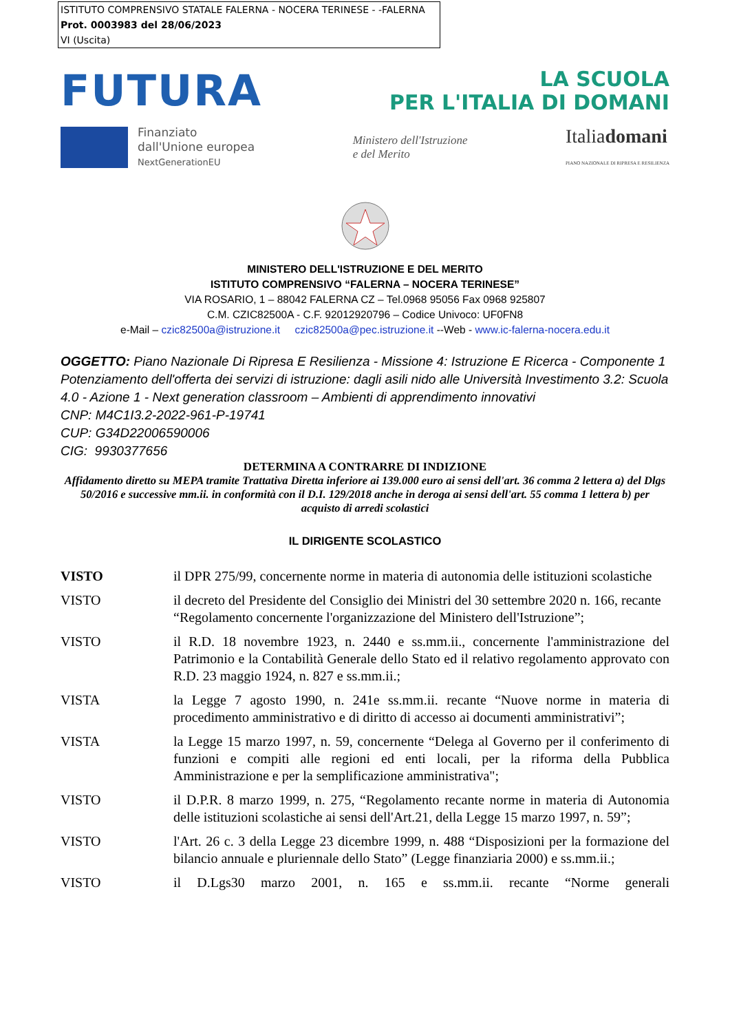ISTITUTO COMPRENSIVO STATALE FALERNA - NOCERA TERINESE - -FALERNA
Prot. 0003983 del 28/06/2023
VI (Uscita)
FUTURA
LA SCUOLA
PER L'ITALIA DI DOMANI
Finanziato
dall'Unione europea
NextGenerationEU
Ministero dell'Istruzione
e del Merito
Italiadomani
PIANO NAZIONALE DI RIPRESA E RESILIENZA
MINISTERO DELL'ISTRUZIONE E DEL MERITO
ISTITUTO COMPRENSIVO “FALERNA – NOCERA TERINESE”
VIA ROSARIO, 1 – 88042 FALERNA CZ – Tel.0968 95056 Fax 0968 925807
C.M. CZIC82500A - C.F. 92012920796 – Codice Univoco: UF0FN8
e-Mail – czic82500a@istruzione.it czic82500a@pec.istruzione.it --Web - www.ic-falerna-nocera.edu.it
OGGETTO: Piano Nazionale Di Ripresa E Resilienza - Missione 4: Istruzione E Ricerca - Componente 1 Potenziamento dell'offerta dei servizi di istruzione: dagli asili nido alle Università Investimento 3.2: Scuola 4.0 - Azione 1 - Next generation classroom – Ambienti di apprendimento innovativi
CNP: M4C1I3.2-2022-961-P-19741
CUP: G34D22006590006
CIG: 9930377656
DETERMINA A CONTRARRE DI INDIZIONE
Affidamento diretto su MEPA tramite Trattativa Diretta inferiore ai 139.000 euro ai sensi dell'art. 36 comma 2 lettera a) del Dlgs 50/2016 e successive mm.ii. in conformità con il D.I. 129/2018 anche in deroga ai sensi dell'art. 55 comma 1 lettera b) per acquisto di arredi scolastici
IL DIRIGENTE SCOLASTICO
VISTO il DPR 275/99, concernente norme in materia di autonomia delle istituzioni scolastiche
VISTO il decreto del Presidente del Consiglio dei Ministri del 30 settembre 2020 n. 166, recante “Regolamento concernente l'organizzazione del Ministero dell'Istruzione”;
VISTO il R.D. 18 novembre 1923, n. 2440 e ss.mm.ii., concernente l'amministrazione del Patrimonio e la Contabilità Generale dello Stato ed il relativo regolamento approvato con R.D. 23 maggio 1924, n. 827 e ss.mm.ii.;
VISTA la Legge 7 agosto 1990, n. 241e ss.mm.ii. recante “Nuove norme in materia di procedimento amministrativo e di diritto di accesso ai documenti amministrativi”;
VISTA la Legge 15 marzo 1997, n. 59, concernente “Delega al Governo per il conferimento di funzioni e compiti alle regioni ed enti locali, per la riforma della Pubblica Amministrazione e per la semplificazione amministrativa";
VISTO il D.P.R. 8 marzo 1999, n. 275, “Regolamento recante norme in materia di Autonomia delle istituzioni scolastiche ai sensi dell'Art.21, della Legge 15 marzo 1997, n. 59”;
VISTO l'Art. 26 c. 3 della Legge 23 dicembre 1999, n. 488 “Disposizioni per la formazione del bilancio annuale e pluriennale dello Stato” (Legge finanziaria 2000) e ss.mm.ii.;
VISTO il D.Lgs30 marzo 2001, n. 165 e ss.mm.ii. recante “Norme generali